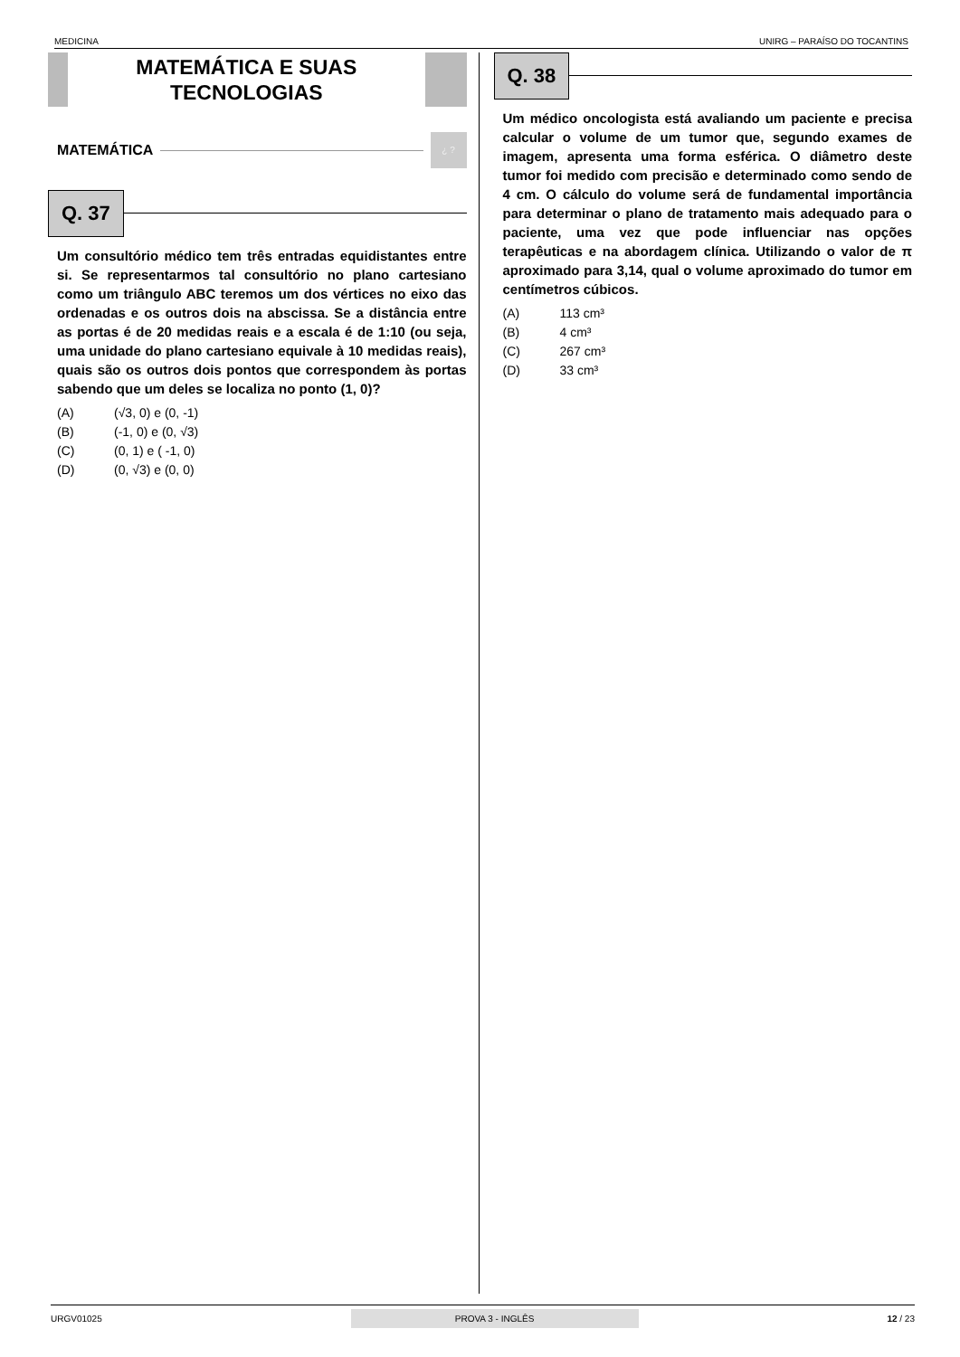MEDICINA UNIRG – PARAÍSO DO TOCANTINS
MATEMÁTICA E SUAS TECNOLOGIAS
MATEMÁTICA
¿ ?
Q. 37
Um consultório médico tem três entradas equidistantes entre si. Se representarmos tal consultório no plano cartesiano como um triângulo ABC teremos um dos vértices no eixo das ordenadas e os outros dois na abscissa. Se a distância entre as portas é de 20 medidas reais e a escala é de 1:10 (ou seja, uma unidade do plano cartesiano equivale à 10 medidas reais), quais são os outros dois pontos que correspondem às portas sabendo que um deles se localiza no ponto (1, 0)?
(A) (√3, 0) e (0, -1)
(B) (-1, 0) e (0, √3)
(C) (0, 1) e ( -1, 0)
(D) (0, √3) e (0, 0)
Q. 38
Um médico oncologista está avaliando um paciente e precisa calcular o volume de um tumor que, segundo exames de imagem, apresenta uma forma esférica. O diâmetro deste tumor foi medido com precisão e determinado como sendo de 4 cm. O cálculo do volume será de fundamental importância para determinar o plano de tratamento mais adequado para o paciente, uma vez que pode influenciar nas opções terapêuticas e na abordagem clínica. Utilizando o valor de π aproximado para 3,14, qual o volume aproximado do tumor em centímetros cúbicos.
(A) 113 cm³
(B) 4 cm³
(C) 267 cm³
(D) 33 cm³
URGV01025 PROVA 3 - INGLÊS 12 / 23